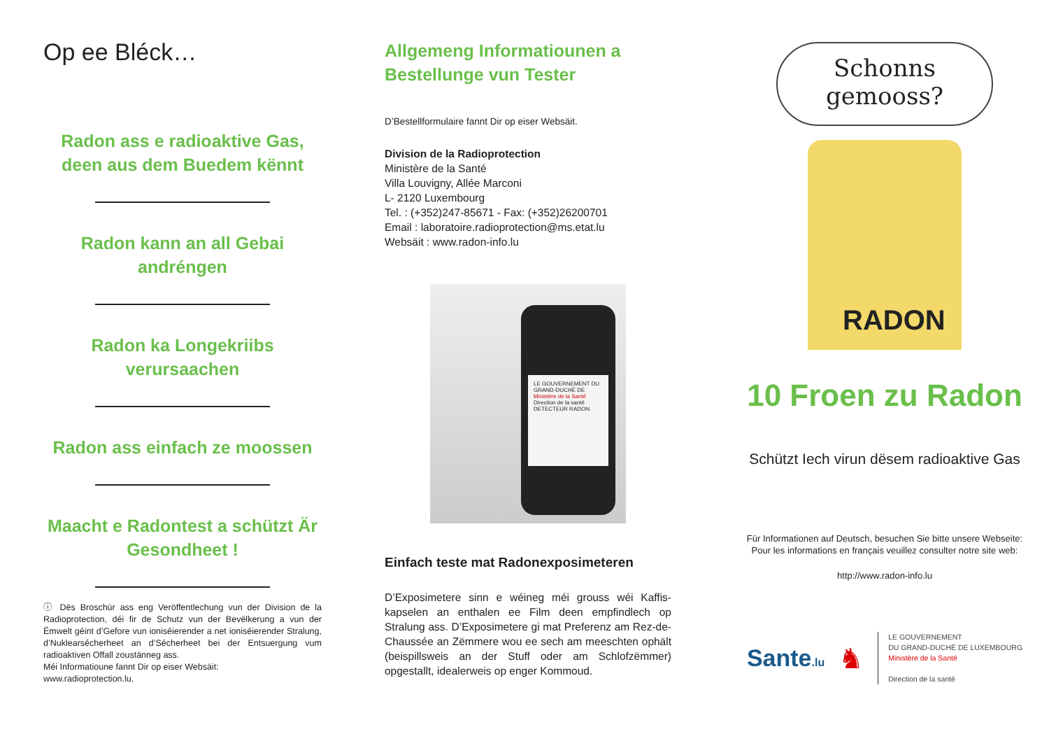Op ee Bléck…
Radon ass e radioaktive Gas, deen aus dem Buedem kënnt
Radon kann an all Gebai andréngen
Radon ka Longekriibs verursaachen
Radon ass einfach ze moossen
Maacht e Radontest a schützt Är Gesondheet !
ⓘ Dës Broschür ass eng Veröffentlechung vun der Division de la Radioprotection, déi fir de Schutz vun der Bevëlkerung a vun der Ëmwelt géint d’Gefore vun ioniséierender a net ioniséierender Stralung, d’Nuklearsécherheet an d’Sécherheet bei der Entsuergung vum radioaktiven Offall zoustänneg ass.
Méi Informatioune fannt Dir op eiser Websäit:
www.radioprotection.lu.
Allgemeng Informatiounen a Bestellunge vun Tester
D’Bestellformulaire fannt Dir op eiser Websäit.
Division de la Radioprotection
Ministère de la Santé
Villa Louvigny, Allée Marconi
L- 2120 Luxembourg
Tel. : (+352)247-85671 - Fax: (+352)26200701
Email : laboratoire.radioprotection@ms.etat.lu
Websäit : www.radon-info.lu
LE GOUVERNEMENT DU GRAND-DUCHÉ DE Ministère de la Santé Direction de la santé DETECTEUR RADON
Einfach teste mat Radonexposimeteren
D’Exposimetere sinn e wéineg méi grouss wéi Kaffis-kapselen an enthalen ee Film deen empfindlech op Stralung ass. D’Exposimetere gi mat Preferenz am Rez-de-Chaussée an Zëmmere wou ee sech am meeschten ophält (beispillsweis an der Stuff oder am Schlofzëmmer) opgestallt, idealerweis op enger Kommoud.
Schonns
gemooss?
RADON
10 Froen zu Radon
Schützt Iech virun dësem radioaktive Gas
Für Informationen auf Deutsch, besuchen Sie bitte unsere Webseite:
Pour les informations en français veuillez consulter notre site web:
http://www.radon-info.lu
Sante.lu
♞
LE GOUVERNEMENT
DU GRAND-DUCHÉ DE LUXEMBOURG
Ministère de la Santé
Direction de la santé